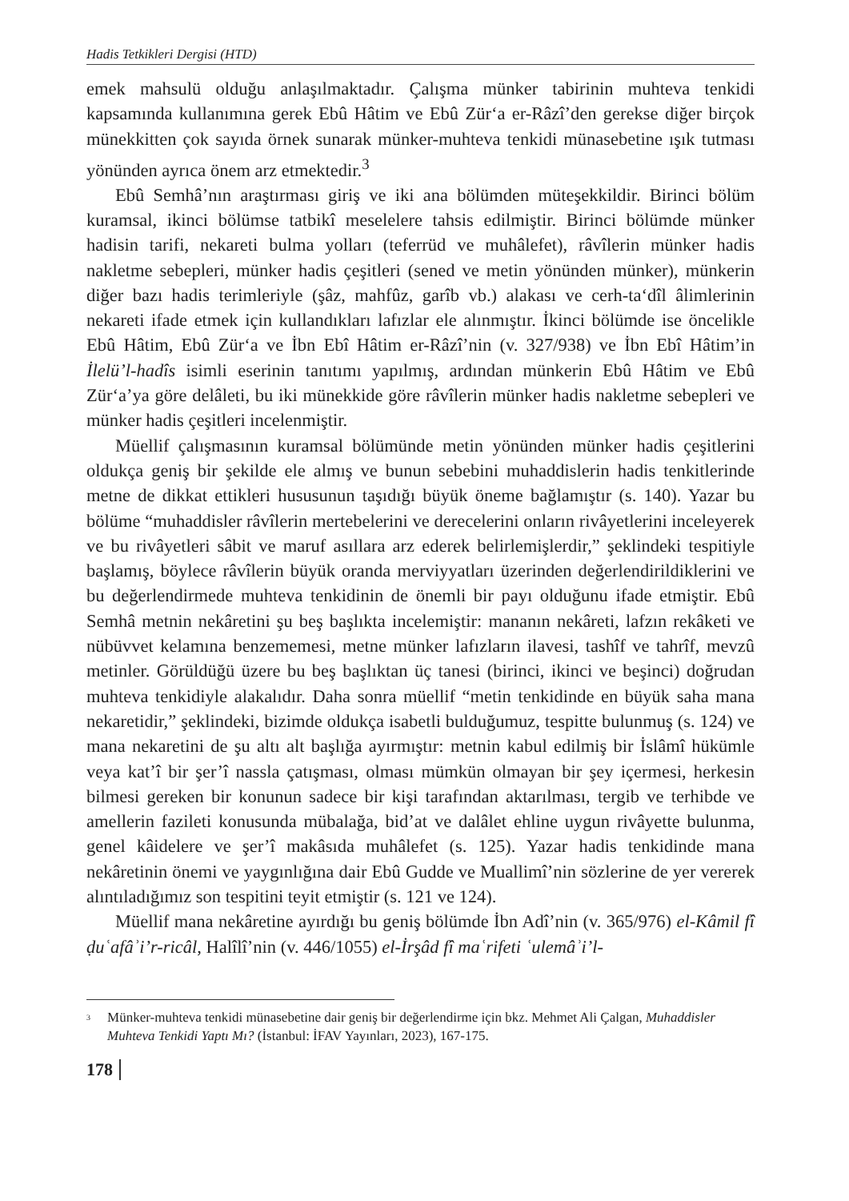Hadis Tetkikleri Dergisi (HTD)
emek mahsulü olduğu anlaşılmaktadır. Çalışma münker tabirinin muhteva tenkidi kapsamında kullanımına gerek Ebû Hâtim ve Ebû Zür‘a er-Râzî’den gerekse diğer birçok münekkitten çok sayıda örnek sunarak münker-muhteva tenkidi münasebetine ışık tutması yönünden ayrıca önem arz etmektedir.<sup>3</sup>
Ebû Semhâ’nın araştırması giriş ve iki ana bölümden müteşekkildir. Birinci bölüm kuramsal, ikinci bölümse tatbikî meselelere tahsis edilmiştir. Birinci bölümde münker hadisin tarifi, nekareti bulma yolları (teferrüd ve muhâlefet), râvîlerin münker hadis nakletme sebepleri, münker hadis çeşitleri (sened ve metin yönünden münker), münkerin diğer bazı hadis terimleriyle (şâz, mahfûz, garîb vb.) alakası ve cerh-ta‘dîl âlimlerinin nekareti ifade etmek için kullandıkları lafızlar ele alınmıştır. İkinci bölümde ise öncelikle Ebû Hâtim, Ebû Zür‘a ve İbn Ebî Hâtim er-Râzî’nin (v. 327/938) ve İbn Ebî Hâtim’in İlelü’l-hadîs isimli eserinin tanıtımı yapılmış, ardından münkerin Ebû Hâtim ve Ebû Zür‘a’ya göre delâleti, bu iki münekkide göre râvîlerin münker hadis nakletme sebepleri ve münker hadis çeşitleri incelenmiştir.
Müellif çalışmasının kuramsal bölümünde metin yönünden münker hadis çeşitlerini oldukça geniş bir şekilde ele almış ve bunun sebebini muhaddislerin hadis tenkitlerinde metne de dikkat ettikleri hususunun taşıdığı büyük öneme bağlamıştır (s. 140). Yazar bu bölüme “muhaddisler râvîlerin mertebelerini ve derecelerini onların rivâyetlerini inceleyerek ve bu rivâyetleri sâbit ve maruf asıllara arz ederek belirlemişlerdir,” şeklindeki tespitiyle başlamış, böylece râvîlerin büyük oranda merviyyatları üzerinden değerlendirildiklerini ve bu değerlendirmede muhteva tenkidinin de önemli bir payı olduğunu ifade etmiştir. Ebû Semhâ metnin nekâretini şu beş başlıkta incelemiştir: mananın nekâreti, lafzın rekâketi ve nübüvvet kelamına benzememesi, metne münker lafızların ilavesi, tashîf ve tahrîf, mevzû metinler. Görüldüğü üzere bu beş başlıktan üç tanesi (birinci, ikinci ve beşinci) doğrudan muhteva tenkidiyle alakalıdır. Daha sonra müellif “metin tenkidinde en büyük saha mana nekaretidir,” şeklindeki, bizimde oldukça isabetli bulduğumuz, tespitte bulunmuş (s. 124) ve mana nekaretini de şu altı alt başlığa ayırmıştır: metnin kabul edilmiş bir İslâmî hükümle veya kat’î bir şer’î nassla çatışması, olması mümkün olmayan bir şey içermesi, herkesin bilmesi gereken bir konunun sadece bir kişi tarafından aktarılması, tergib ve terhibde ve amellerin fazileti konusunda mübalağa, bid’at ve dalâlet ehline uygun rivâyette bulunma, genel kâidelere ve şer’î makâsıda muhâlefet (s. 125). Yazar hadis tenkidinde mana nekâretinin önemi ve yaygınlığına dair Ebû Gudde ve Muallimî’nin sözlerine de yer vererek alıntıladığımız son tespitini teyit etmiştir (s. 121 ve 124).
Müellif mana nekâretine ayırdığı bu geniş bölümde İbn Adî’nin (v. 365/976) el-Kâmil fî ḍuʿafâʾi’r-ricâl, Halîlî’nin (v. 446/1055) el-İrşâd fî maʿrifeti ʿulemâʾi’l-
<sup>3</sup> Münker-muhteva tenkidi münasebetine dair geniş bir değerlendirme için bkz. Mehmet Ali Çalgan, Muhaddisler Muhteva Tenkidi Yaptı Mı? (İstanbul: İFAV Yayınları, 2023), 167-175.
178